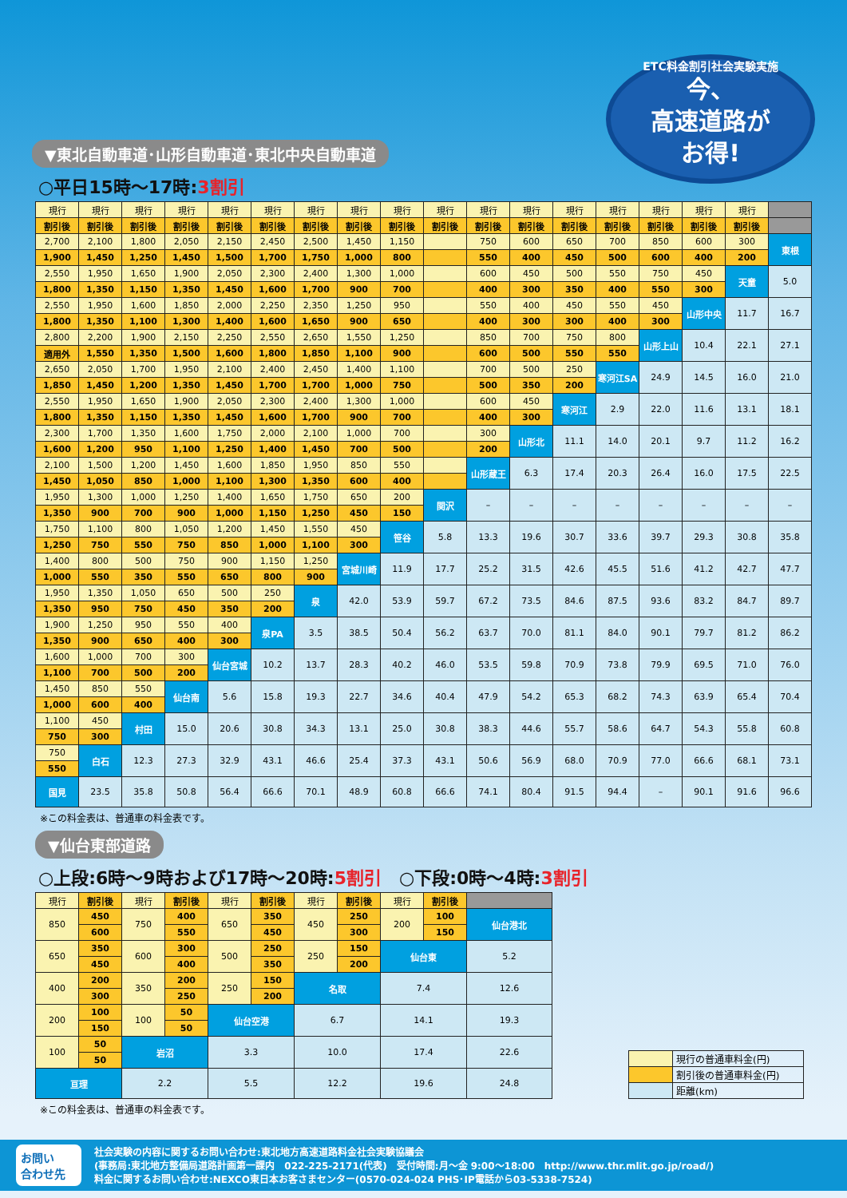▼東北自動車道･山形自動車道･東北中央自動車道
ETC料金割引社会実験実施
今、
高速道路が
お得!
○平日15時～17時:3割引
| 現行 | 現行 | 現行 | 現行 | 現行 | 現行 | 現行 | 現行 | 現行 | 現行 | 現行 | 現行 | 現行 | 現行 | 現行 | 現行 | 現行 | |
| 割引後 | 割引後 | 割引後 | 割引後 | 割引後 | 割引後 | 割引後 | 割引後 | 割引後 | 割引後 | 割引後 | 割引後 | 割引後 | 割引後 | 割引後 | 割引後 | 割引後 | |
| 2,700 | 2,100 | 1,800 | 2,050 | 2,150 | 2,450 | 2,500 | 1,450 | 1,150 | | 750 | 600 | 650 | 700 | 850 | 600 | 300 | 東根 |
| 1,900 | 1,450 | 1,250 | 1,450 | 1,500 | 1,700 | 1,750 | 1,000 | 800 | | 550 | 400 | 450 | 500 | 600 | 400 | 200 | |
| 2,550 | 1,950 | 1,650 | 1,900 | 2,050 | 2,300 | 2,400 | 1,300 | 1,000 | | 600 | 450 | 500 | 550 | 750 | 450 | 天童 | 5.0 |
| 1,800 | 1,350 | 1,150 | 1,350 | 1,450 | 1,600 | 1,700 | 900 | 700 | | 400 | 300 | 350 | 400 | 550 | 300 | | |
| 2,550 | 1,950 | 1,600 | 1,850 | 2,000 | 2,250 | 2,350 | 1,250 | 950 | | 550 | 400 | 450 | 550 | 450 | 山形中央 | 11.7 | 16.7 |
| 1,800 | 1,350 | 1,100 | 1,300 | 1,400 | 1,600 | 1,650 | 900 | 650 | | 400 | 300 | 300 | 400 | 300 | | | |
| 2,800 | 2,200 | 1,900 | 2,150 | 2,250 | 2,550 | 2,650 | 1,550 | 1,250 | | 850 | 700 | 750 | 800 | 山形上山 | 10.4 | 22.1 | 27.1 |
| 適用外 | 1,550 | 1,350 | 1,500 | 1,600 | 1,800 | 1,850 | 1,100 | 900 | | 600 | 500 | 550 | 550 | | | | |
| 2,650 | 2,050 | 1,700 | 1,950 | 2,100 | 2,400 | 2,450 | 1,400 | 1,100 | | 700 | 500 | 250 | 寒河江SA | 24.9 | 14.5 | 16.0 | 21.0 |
| 1,850 | 1,450 | 1,200 | 1,350 | 1,450 | 1,700 | 1,700 | 1,000 | 750 | | 500 | 350 | 200 | | | | | |
| 2,550 | 1,950 | 1,650 | 1,900 | 2,050 | 2,300 | 2,400 | 1,300 | 1,000 | | 600 | 450 | 寒河江 | 2.9 | 22.0 | 11.6 | 13.1 | 18.1 |
| 1,800 | 1,350 | 1,150 | 1,350 | 1,450 | 1,600 | 1,700 | 900 | 700 | | 400 | 300 | | | | | | |
| 2,300 | 1,700 | 1,350 | 1,600 | 1,750 | 2,000 | 2,100 | 1,000 | 700 | | 300 | 山形北 | 11.1 | 14.0 | 20.1 | 9.7 | 11.2 | 16.2 |
| 1,600 | 1,200 | 950 | 1,100 | 1,250 | 1,400 | 1,450 | 700 | 500 | | 200 | | | | | | | |
| 2,100 | 1,500 | 1,200 | 1,450 | 1,600 | 1,850 | 1,950 | 850 | 550 | | 山形蔵王 | 6.3 | 17.4 | 20.3 | 26.4 | 16.0 | 17.5 | 22.5 |
| 1,450 | 1,050 | 850 | 1,000 | 1,100 | 1,300 | 1,350 | 600 | 400 | | | | | | | | | |
| 1,950 | 1,300 | 1,000 | 1,250 | 1,400 | 1,650 | 1,750 | 650 | 200 | 関沢 | – | – | – | – | – | – | – | – |
| 1,350 | 900 | 700 | 900 | 1,000 | 1,150 | 1,250 | 450 | 150 | | | | | | | | | |
| 1,750 | 1,100 | 800 | 1,050 | 1,200 | 1,450 | 1,550 | 450 | 笹谷 | 5.8 | 13.3 | 19.6 | 30.7 | 33.6 | 39.7 | 29.3 | 30.8 | 35.8 |
| 1,250 | 750 | 550 | 750 | 850 | 1,000 | 1,100 | 300 | | | | | | | | | | |
| 1,400 | 800 | 500 | 750 | 900 | 1,150 | 1,250 | 宮城川崎 | 11.9 | 17.7 | 25.2 | 31.5 | 42.6 | 45.5 | 51.6 | 41.2 | 42.7 | 47.7 |
| 1,000 | 550 | 350 | 550 | 650 | 800 | 900 | | | | | | | | | | | |
| 1,950 | 1,350 | 1,050 | 650 | 500 | 250 | 泉 | 42.0 | 53.9 | 59.7 | 67.2 | 73.5 | 84.6 | 87.5 | 93.6 | 83.2 | 84.7 | 89.7 |
| 1,350 | 950 | 750 | 450 | 350 | 200 | | | | | | | | | | | | |
| 1,900 | 1,250 | 950 | 550 | 400 | 泉PA | 3.5 | 38.5 | 50.4 | 56.2 | 63.7 | 70.0 | 81.1 | 84.0 | 90.1 | 79.7 | 81.2 | 86.2 |
| 1,350 | 900 | 650 | 400 | 300 | | | | | | | | | | | | | |
| 1,600 | 1,000 | 700 | 300 | 仙台宮城 | 10.2 | 13.7 | 28.3 | 40.2 | 46.0 | 53.5 | 59.8 | 70.9 | 73.8 | 79.9 | 69.5 | 71.0 | 76.0 |
| 1,100 | 700 | 500 | 200 | | | | | | | | | | | | | | |
| 1,450 | 850 | 550 | 仙台南 | 5.6 | 15.8 | 19.3 | 22.7 | 34.6 | 40.4 | 47.9 | 54.2 | 65.3 | 68.2 | 74.3 | 63.9 | 65.4 | 70.4 |
| 1,000 | 600 | 400 | | | | | | | | | | | | | | | |
| 1,100 | 450 | 村田 | 15.0 | 20.6 | 30.8 | 34.3 | 13.1 | 25.0 | 30.8 | 38.3 | 44.6 | 55.7 | 58.6 | 64.7 | 54.3 | 55.8 | 60.8 |
| 750 | 300 | | | | | | | | | | | | | | | | |
| 750 | 白石 | 12.3 | 27.3 | 32.9 | 43.1 | 46.6 | 25.4 | 37.3 | 43.1 | 50.6 | 56.9 | 68.0 | 70.9 | 77.0 | 66.6 | 68.1 | 73.1 |
| 550 | | | | | | | | | | | | | | | | | |
| 国見 | 23.5 | 35.8 | 50.8 | 56.4 | 66.6 | 70.1 | 48.9 | 60.8 | 66.6 | 74.1 | 80.4 | 91.5 | 94.4 | – | 90.1 | 91.6 | 96.6 |
※この料金表は、普通車の料金表です。
▼仙台東部道路
○上段:6時～9時および17時～20時:5割引　○下段:0時～4時:3割引
| 現行 | 割引後 | 現行 | 割引後 | 現行 | 割引後 | 現行 | 割引後 | 現行 | 割引後 | |
| 850 | 450 | 750 | 400 | 650 | 350 | 450 | 250 | 200 | 100 | 仙台港北 |
| | 600 | | 550 | | 450 | | 300 | | 150 | |
| 650 | 350 | 600 | 300 | 500 | 250 | 250 | 150 | 仙台東 | | 5.2 |
| | 450 | | 400 | | 350 | | 200 | | | |
| 400 | 200 | 350 | 200 | 250 | 150 | 名取 | | 7.4 | | 12.6 |
| | 300 | | 250 | | 200 | | | | | |
| 200 | 100 | 100 | 50 | 仙台空港 | | 6.7 | | 14.1 | | 19.3 |
| | 150 | | 50 | | | | | | | |
| 100 | 50 | 岩沼 | | 3.3 | | 10.0 | | 17.4 | | 22.6 |
| | 50 | | | | | | | | | |
| 亘理 | | 2.2 | | 5.5 | | 12.2 | | 19.6 | | 24.8 |
| | 現行の普通車料金(円) |
| | 割引後の普通車料金(円) |
| | 距離(km) |
※この料金表は、普通車の料金表です。
お問い
合わせ先
社会実験の内容に関するお問い合わせ:東北地方高速道路料金社会実験協議会
(事務局:東北地方整備局道路計画第一課内　022-225-2171(代表)　受付時間:月～金 9:00～18:00　http://www.thr.mlit.go.jp/road/)
料金に関するお問い合わせ:NEXCO東日本お客さまセンター(0570-024-024 PHS･IP電話から03-5338-7524)